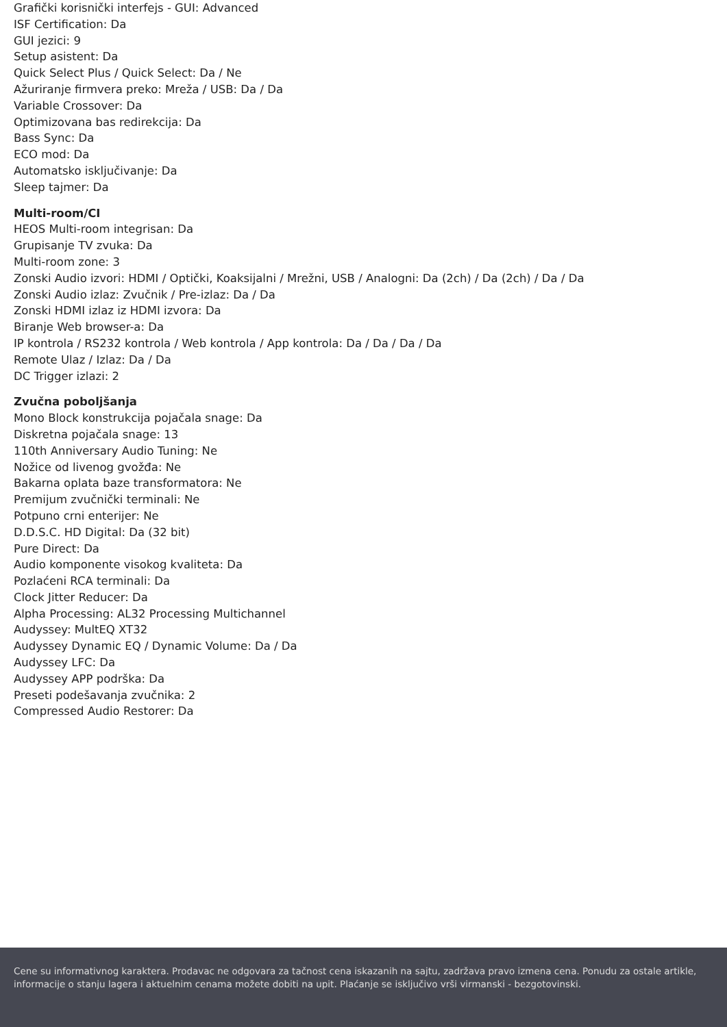Grafički korisnički interfejs - GUI: Advanced
ISF Certification: Da
GUI jezici: 9
Setup asistent: Da
Quick Select Plus / Quick Select: Da / Ne
Ažuriranje firmvera preko: Mreža / USB: Da / Da
Variable Crossover: Da
Optimizovana bas redirekcija: Da
Bass Sync: Da
ECO mod: Da
Automatsko isključivanje: Da
Sleep tajmer: Da
Multi-room/CI
HEOS Multi-room integrisan: Da
Grupisanje TV zvuka: Da
Multi-room zone: 3
Zonski Audio izvori: HDMI / Optički, Koaksijalni / Mrežni, USB / Analogni: Da (2ch) / Da (2ch) / Da / Da
Zonski Audio izlaz: Zvučnik / Pre-izlaz: Da / Da
Zonski HDMI izlaz iz HDMI izvora: Da
Biranje Web browser-a: Da
IP kontrola / RS232 kontrola / Web kontrola / App kontrola: Da / Da / Da / Da
Remote Ulaz / Izlaz: Da / Da
DC Trigger izlazi: 2
Zvučna poboljšanja
Mono Block konstrukcija pojačala snage: Da
Diskretna pojačala snage: 13
110th Anniversary Audio Tuning: Ne
Nožice od livenog gvožđa: Ne
Bakarna oplata baze transformatora: Ne
Premijum zvučnički terminali: Ne
Potpuno crni enterijer: Ne
D.D.S.C. HD Digital: Da (32 bit)
Pure Direct: Da
Audio komponente visokog kvaliteta: Da
Pozlaćeni RCA terminali: Da
Clock Jitter Reducer: Da
Alpha Processing: AL32 Processing Multichannel
Audyssey: MultEQ XT32
Audyssey Dynamic EQ / Dynamic Volume: Da / Da
Audyssey LFC: Da
Audyssey APP podrška: Da
Preseti podešavanja zvučnika: 2
Compressed Audio Restorer: Da
Cene su informativnog karaktera. Prodavac ne odgovara za tačnost cena iskazanih na sajtu, zadržava pravo izmena cena. Ponudu za ostale artikle, informacije o stanju lagera i aktuelnim cenama možete dobiti na upit. Plaćanje se isključivo vrši virmanski - bezgotovinski.